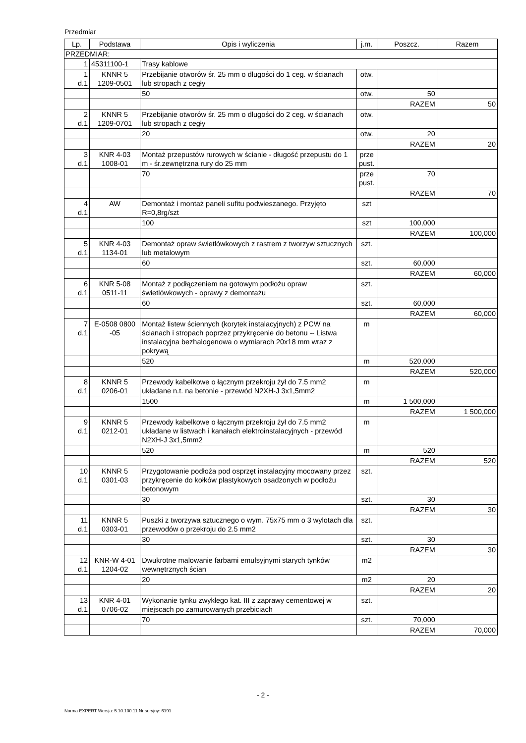Przedmiar
| Lp. | Podstawa | Opis i wyliczenia | j.m. | Poszcz. | Razem |
| --- | --- | --- | --- | --- | --- |
| PRZEDMIAR: | | | | | |
| 1 | 45311100-1 | Trasy kablowe | | | |
| 1 d.1 | KNNR 5 1209-0501 | Przebijanie otworów śr. 25 mm o długości do 1 ceg. w ścianach lub stropach z cegły | otw. | | |
| | | 50 | otw. | 50 | |
| | | | | RAZEM | 50 |
| 2 d.1 | KNNR 5 1209-0701 | Przebijanie otworów śr. 25 mm o długości do 2 ceg. w ścianach lub stropach z cegły | otw. | | |
| | | 20 | otw. | 20 | |
| | | | | RAZEM | 20 |
| 3 d.1 | KNR 4-03 1008-01 | Montaż przepustów rurowych w ścianie - długość przepustu do 1 m - śr.zewnętrzna rury do 25 mm | prze pust. | | |
| | | 70 | prze pust. | 70 | |
| | | | | RAZEM | 70 |
| 4 d.1 | AW | Demontaż i montaż paneli sufitu podwieszanego. Przyjęto R=0,8rg/szt | szt | | |
| | | 100 | szt | 100,000 | |
| | | | | RAZEM | 100,000 |
| 5 d.1 | KNR 4-03 1134-01 | Demontaż opraw świetlówkowych z rastrem z tworzyw sztucznych lub metalowym | szt. | | |
| | | 60 | szt. | 60,000 | |
| | | | | RAZEM | 60,000 |
| 6 d.1 | KNR 5-08 0511-11 | Montaż z podłączeniem na gotowym podłożu opraw świetlówkowych - oprawy z demontażu | szt. | | |
| | | 60 | szt. | 60,000 | |
| | | | | RAZEM | 60,000 |
| 7 d.1 | E-0508 0800 -05 | Montaż listew ściennych (korytek instalacyjnych) z PCW na ścianach i stropach poprzez przykręcenie do betonu -- Listwa instalacyjna bezhalogenowa o wymiarach 20x18 mm wraz z pokrywą | m | | |
| | | 520 | m | 520,000 | |
| | | | | RAZEM | 520,000 |
| 8 d.1 | KNNR 5 0206-01 | Przewody kabelkowe o łącznym przekroju żył do 7.5 mm2 układane n.t. na betonie - przewód N2XH-J 3x1,5mm2 | m | | |
| | | 1500 | m | 1 500,000 | |
| | | | | RAZEM | 1 500,000 |
| 9 d.1 | KNNR 5 0212-01 | Przewody kabelkowe o łącznym przekroju żył do 7.5 mm2 układane w listwach i kanałach elektroinstalacyjnych - przewód N2XH-J 3x1,5mm2 | m | | |
| | | 520 | m | 520 | |
| | | | | RAZEM | 520 |
| 10 d.1 | KNNR 5 0301-03 | Przygotowanie podłoża pod osprzęt instalacyjny mocowany przez przykręcenie do kołków plastykowych osadzonych w podłożu betonowym | szt. | | |
| | | 30 | szt. | 30 | |
| | | | | RAZEM | 30 |
| 11 d.1 | KNNR 5 0303-01 | Puszki z tworzywa sztucznego o wym. 75x75 mm o 3 wylotach dla przewodów o przekroju do 2.5 mm2 | szt. | | |
| | | 30 | szt. | 30 | |
| | | | | RAZEM | 30 |
| 12 d.1 | KNR-W 4-01 1204-02 | Dwukrotne malowanie farbami emulsyjnymi starych tynków wewnętrznych ścian | m2 | | |
| | | 20 | m2 | 20 | |
| | | | | RAZEM | 20 |
| 13 d.1 | KNR 4-01 0706-02 | Wykonanie tynku zwykłego kat. III z zaprawy cementowej w miejscach po zamurowanych przebiciach | szt. | | |
| | | 70 | szt. | 70,000 | |
| | | | | RAZEM | 70,000 |
- 2 -
Norma EXPERT Wersja: 5.10.100.11 Nr seryjny: 6191